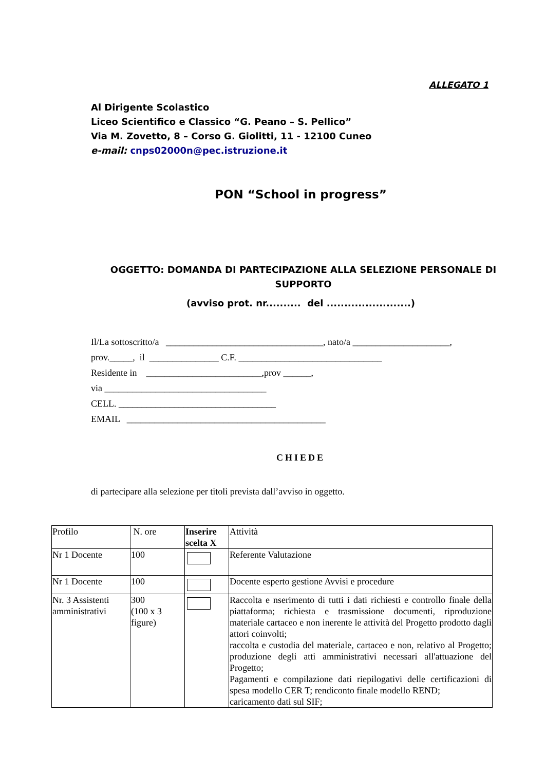ALLEGATO 1
Al Dirigente Scolastico
Liceo Scientifico e Classico “G. Peano – S. Pellico”
Via M. Zovetto, 8 – Corso G. Giolitti, 11 - 12100 Cuneo
e-mail: cnps02000n@pec.istruzione.it
PON “School in progress”
OGGETTO: DOMANDA DI PARTECIPAZIONE ALLA SELEZIONE PERSONALE DI SUPPORTO
(avviso prot. nr.......... del ........................)
Il/La sottoscritto/a __________________________________, nato/a _____________________,
prov._____, il _______________ C.F. _______________________________
Residente in _________________________,prov ______,
via ___________________________________
CELL. __________________________________
EMAIL ___________________________________________
CHIEDE
di partecipare alla selezione per titoli prevista dall’avviso in oggetto.
| Profilo | N. ore | Inserire scelta X | Attività |
| Nr 1 Docente | 100 | | Referente Valutazione |
| Nr 1 Docente | 100 | | Docente esperto gestione Avvisi e procedure |
| Nr. 3 Assistenti amministrativi | 300 (100 x 3 figure) | | Raccolta e nserimento di tutti i dati richiesti e controllo finale della piattaforma; richiesta e trasmissione documenti, riproduzione materiale cartaceo e non inerente le attività del Progetto prodotto dagli attori coinvolti; raccolta e custodia del materiale, cartaceo e non, relativo al Progetto; produzione degli atti amministrativi necessari all'attuazione del Progetto; Pagamenti e compilazione dati riepilogativi delle certificazioni di spesa modello CER T; rendiconto finale modello REND; caricamento dati sul SIF; |